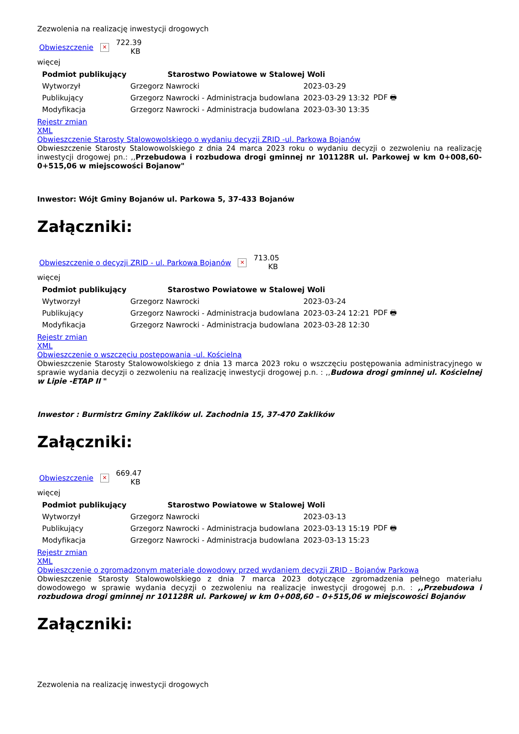Zezwolenia na realizację inwestycji drogowych
Obwieszczenie ✕ 722.39 KB
więcej
| Podmiot publikujący | Starostwo Powiatowe w Stalowej Woli | | |
| Wytworzył | Grzegorz Nawrocki | 2023-03-29 | PDF 🖶 |
| Publikujący | Grzegorz Nawrocki - Administracja budowlana | 2023-03-29 13:32 | |
| Modyfikacja | Grzegorz Nawrocki - Administracja budowlana | 2023-03-30 13:35 | |
Rejestr zmian
XML
Obwieszczenie Starosty Stalowowolskiego o wydaniu decyzji ZRID -ul. Parkowa Bojanów
Obwieszczenie Starosty Stalowowolskiego z dnia 24 marca 2023 roku o wydaniu decyzji o zezwoleniu na realizację inwestycji drogowej pn.: ,,Przebudowa i rozbudowa drogi gminnej nr 101128R ul. Parkowej w km 0+008,60-0+515,06 w miejscowości Bojanow"
Inwestor: Wójt Gminy Bojanów ul. Parkowa 5, 37-433 Bojanów
Załączniki:
Obwieszczenie o decyzji ZRID - ul. Parkowa Bojanów ✕ 713.05 KB
więcej
| Podmiot publikujący | Starostwo Powiatowe w Stalowej Woli | | |
| Wytworzył | Grzegorz Nawrocki | 2023-03-24 | PDF 🖶 |
| Publikujący | Grzegorz Nawrocki - Administracja budowlana | 2023-03-24 12:21 | |
| Modyfikacja | Grzegorz Nawrocki - Administracja budowlana | 2023-03-28 12:30 | |
Rejestr zmian
XML
Obwieszczenie o wszczęciu postępowania -ul. Kościelna
Obwieszczenie Starosty Stalowowolskiego z dnia 13 marca 2023 roku o wszczęciu postępowania administracyjnego w sprawie wydania decyzji o zezwoleniu na realizację inwestycji drogowej p.n. : ,,Budowa drogi gminnej ul. Kościelnej w Lipie -ETAP II "
Inwestor : Burmistrz Gminy Zaklików ul. Zachodnia 15, 37-470 Zaklików
Załączniki:
Obwieszczenie ✕ 669.47 KB
więcej
| Podmiot publikujący | Starostwo Powiatowe w Stalowej Woli | | |
| Wytworzył | Grzegorz Nawrocki | 2023-03-13 | PDF 🖶 |
| Publikujący | Grzegorz Nawrocki - Administracja budowlana | 2023-03-13 15:19 | |
| Modyfikacja | Grzegorz Nawrocki - Administracja budowlana | 2023-03-13 15:23 | |
Rejestr zmian
XML
Obwieszczenie o zgromadzonym materiale dowodowy przed wydaniem decyzji ZRID - Bojanów Parkowa
Obwieszczenie Starosty Stalowowolskiego z dnia 7 marca 2023 dotyczące zgromadzenia pełnego materiału dowodowego w sprawie wydania decyzji o zezwoleniu na realizacje inwestycji drogowej p.n. : ,,Przebudowa i rozbudowa drogi gminnej nr 101128R ul. Parkowej w km 0+008,60 – 0+515,06 w miejscowości Bojanów
Załączniki:
Zezwolenia na realizację inwestycji drogowych